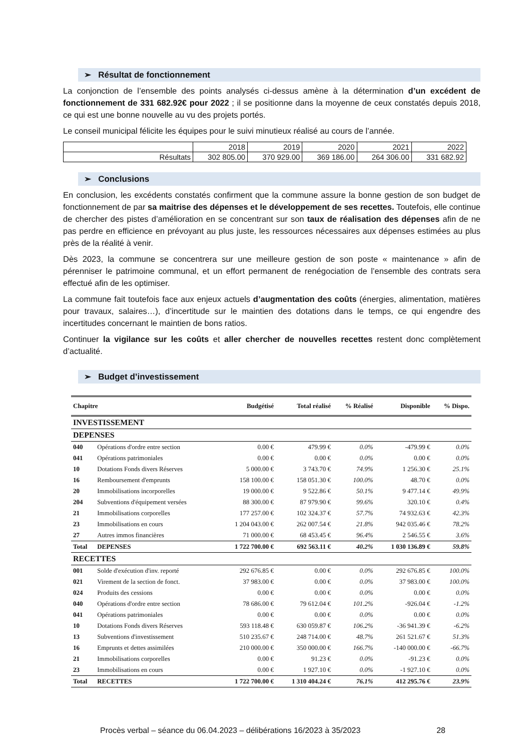➢ Résultat de fonctionnement
La conjonction de l’ensemble des points analysés ci-dessus amène à la détermination d’un excédent de fonctionnement de 331 682.92€ pour 2022 ; il se positionne dans la moyenne de ceux constatés depuis 2018, ce qui est une bonne nouvelle au vu des projets portés.
Le conseil municipal félicite les équipes pour le suivi minutieux réalisé au cours de l’année.
| | 2018 | 2019 | 2020 | 2021 | 2022 |
| Résultats | 302 805.00 | 370 929.00 | 369 186.00 | 264 306.00 | 331 682.92 |
➢ Conclusions
En conclusion, les excédents constatés confirment que la commune assure la bonne gestion de son budget de fonctionnement de par sa maitrise des dépenses et le développement de ses recettes. Toutefois, elle continue de chercher des pistes d’amélioration en se concentrant sur son taux de réalisation des dépenses afin de ne pas perdre en efficience en prévoyant au plus juste, les ressources nécessaires aux dépenses estimées au plus près de la réalité à venir.
Dès 2023, la commune se concentrera sur une meilleure gestion de son poste « maintenance » afin de pérenniser le patrimoine communal, et un effort permanent de renégociation de l’ensemble des contrats sera effectué afin de les optimiser.
La commune fait toutefois face aux enjeux actuels d’augmentation des coûts (énergies, alimentation, matières pour travaux, salaires…), d’incertitude sur le maintien des dotations dans le temps, ce qui engendre des incertitudes concernant le maintien de bons ratios.
Continuer la vigilance sur les coûts et aller chercher de nouvelles recettes restent donc complètement d’actualité.
➢ Budget d’investissement
| Chapitre | | Budgétisé | Total réalisé | % Réalisé | Disponible | % Dispo. |
| --- | --- | --- | --- | --- | --- | --- |
| INVESTISSEMENT | | | | | | |
| DEPENSES | | | | | | |
| 040 | Opérations d'ordre entre section | 0.00 € | 479.99 € | 0.0% | -479.99 € | 0.0% |
| 041 | Opérations patrimoniales | 0.00 € | 0.00 € | 0.0% | 0.00 € | 0.0% |
| 10 | Dotations Fonds divers Réserves | 5 000.00 € | 3 743.70 € | 74.9% | 1 256.30 € | 25.1% |
| 16 | Remboursement d'emprunts | 158 100.00 € | 158 051.30 € | 100.0% | 48.70 € | 0.0% |
| 20 | Immobilisations incorporelles | 19 000.00 € | 9 522.86 € | 50.1% | 9 477.14 € | 49.9% |
| 204 | Subventions d'équipement versées | 88 300.00 € | 87 979.90 € | 99.6% | 320.10 € | 0.4% |
| 21 | Immobilisations corporelles | 177 257.00 € | 102 324.37 € | 57.7% | 74 932.63 € | 42.3% |
| 23 | Immobilisations en cours | 1 204 043.00 € | 262 007.54 € | 21.8% | 942 035.46 € | 78.2% |
| 27 | Autres immos financières | 71 000.00 € | 68 453.45 € | 96.4% | 2 546.55 € | 3.6% |
| Total | DEPENSES | 1 722 700.00 € | 692 563.11 € | 40.2% | 1 030 136.89 € | 59.8% |
| RECETTES | | | | | | |
| 001 | Solde d'exécution d'inv. reporté | 292 676.85 € | 0.00 € | 0.0% | 292 676.85 € | 100.0% |
| 021 | Virement de la section de fonct. | 37 983.00 € | 0.00 € | 0.0% | 37 983.00 € | 100.0% |
| 024 | Produits des cessions | 0.00 € | 0.00 € | 0.0% | 0.00 € | 0.0% |
| 040 | Opérations d'ordre entre section | 78 686.00 € | 79 612.04 € | 101.2% | -926.04 € | -1.2% |
| 041 | Opérations patrimoniales | 0.00 € | 0.00 € | 0.0% | 0.00 € | 0.0% |
| 10 | Dotations Fonds divers Réserves | 593 118.48 € | 630 059.87 € | 106.2% | -36 941.39 € | -6.2% |
| 13 | Subventions d'investissement | 510 235.67 € | 248 714.00 € | 48.7% | 261 521.67 € | 51.3% |
| 16 | Emprunts et dettes assimilées | 210 000.00 € | 350 000.00 € | 166.7% | -140 000.00 € | -66.7% |
| 21 | Immobilisations corporelles | 0.00 € | 91.23 € | 0.0% | -91.23 € | 0.0% |
| 23 | Immobilisations en cours | 0.00 € | 1 927.10 € | 0.0% | -1 927.10 € | 0.0% |
| Total | RECETTES | 1 722 700.00 € | 1 310 404.24 € | 76.1% | 412 295.76 € | 23.9% |
Procès verbal – séance du 06.04.2023 – délibérations 16/2023 à 35/2023 28